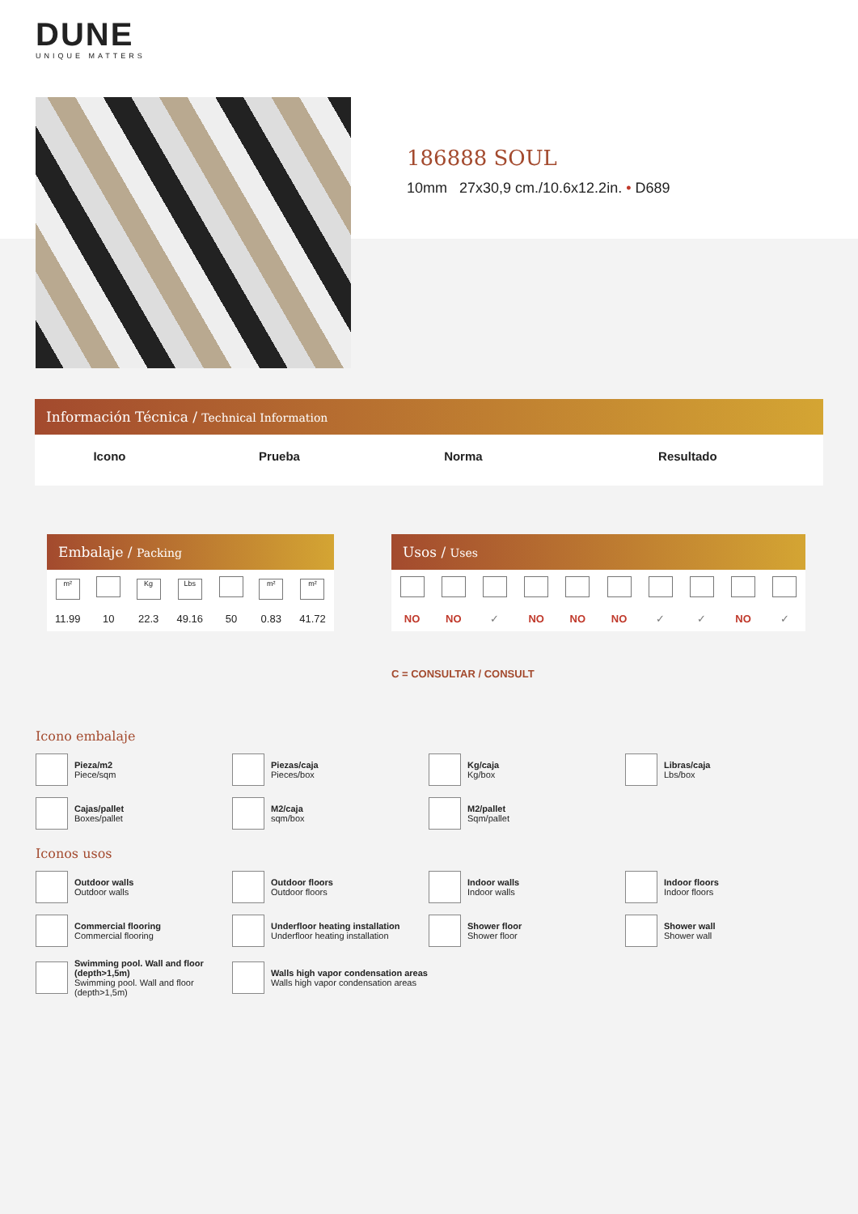DUNE
UNIQUE MATTERS
186888 SOUL
10mm 27x30,9 cm./10.6x12.2in. • D689
Información Técnica / Technical Information
| Icono | Prueba | Norma | Resultado |
| --- | --- | --- | --- |
Embalaje / Packing
| m² | | Kg | Lbs | | m² | m² |
| 11.99 | 10 | 22.3 | 49.16 | 50 | 0.83 | 41.72 |
Usos / Uses
| NO | NO | ✓ | NO | NO | NO | ✓ | ✓ | NO | ✓ |
C = CONSULTAR / CONSULT
Icono embalaje
Pieza/m2
Piece/sqm
Piezas/caja
Pieces/box
Kg/caja
Kg/box
Libras/caja
Lbs/box
Cajas/pallet
Boxes/pallet
M2/caja
sqm/box
M2/pallet
Sqm/pallet
Iconos usos
Outdoor walls
Outdoor walls
Outdoor floors
Outdoor floors
Indoor walls
Indoor walls
Indoor floors
Indoor floors
Commercial flooring
Commercial flooring
Underfloor heating installation
Underfloor heating installation
Shower floor
Shower floor
Shower wall
Shower wall
Swimming pool. Wall and floor (depth>1,5m)
Swimming pool. Wall and floor (depth>1,5m)
Walls high vapor condensation areas
Walls high vapor condensation areas